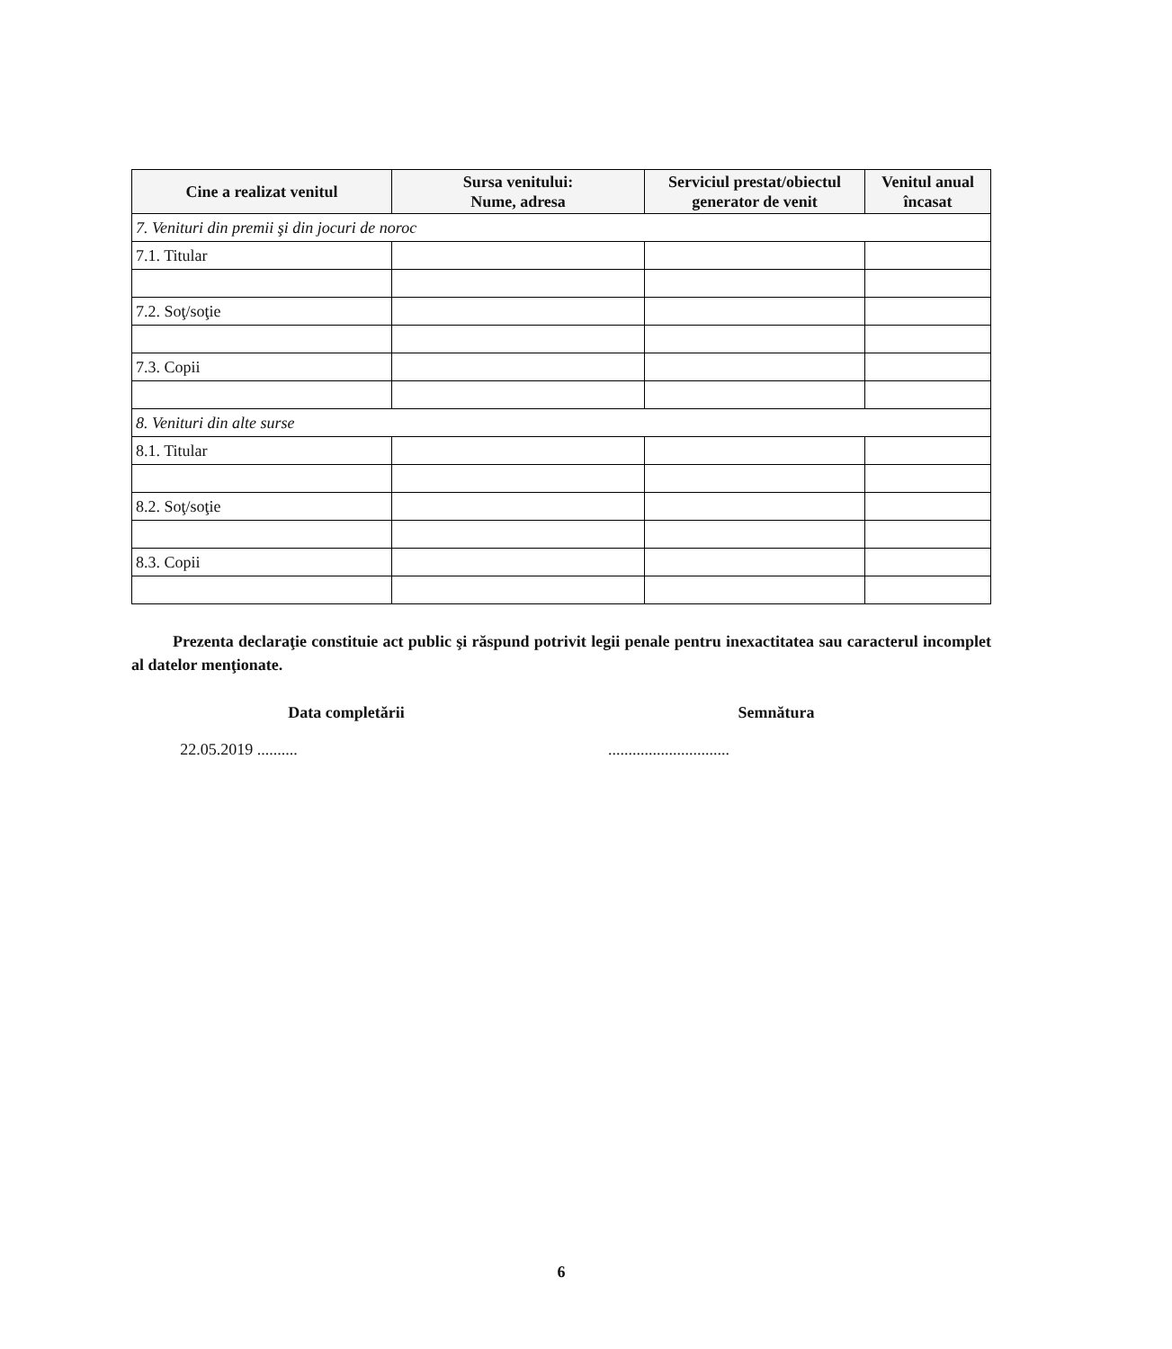| Cine a realizat venitul | Sursa venitului: Nume, adresa | Serviciul prestat/obiectul generator de venit | Venitul anual încasat |
| --- | --- | --- | --- |
| 7. Venituri din premii şi din jocuri de noroc | | | |
| 7.1. Titular | | | |
| 7.2. Soţ/soţie | | | |
| 7.3. Copii | | | |
| 8. Venituri din alte surse | | | |
| 8.1. Titular | | | |
| 8.2. Soţ/soţie | | | |
| 8.3. Copii | | | |
Prezenta declaraţie constituie act public şi răspund potrivit legii penale pentru inexactitatea sau caracterul incomplet al datelor menţionate.
Data completării
22.05.2019 ..........
Semnătura
..............................
6